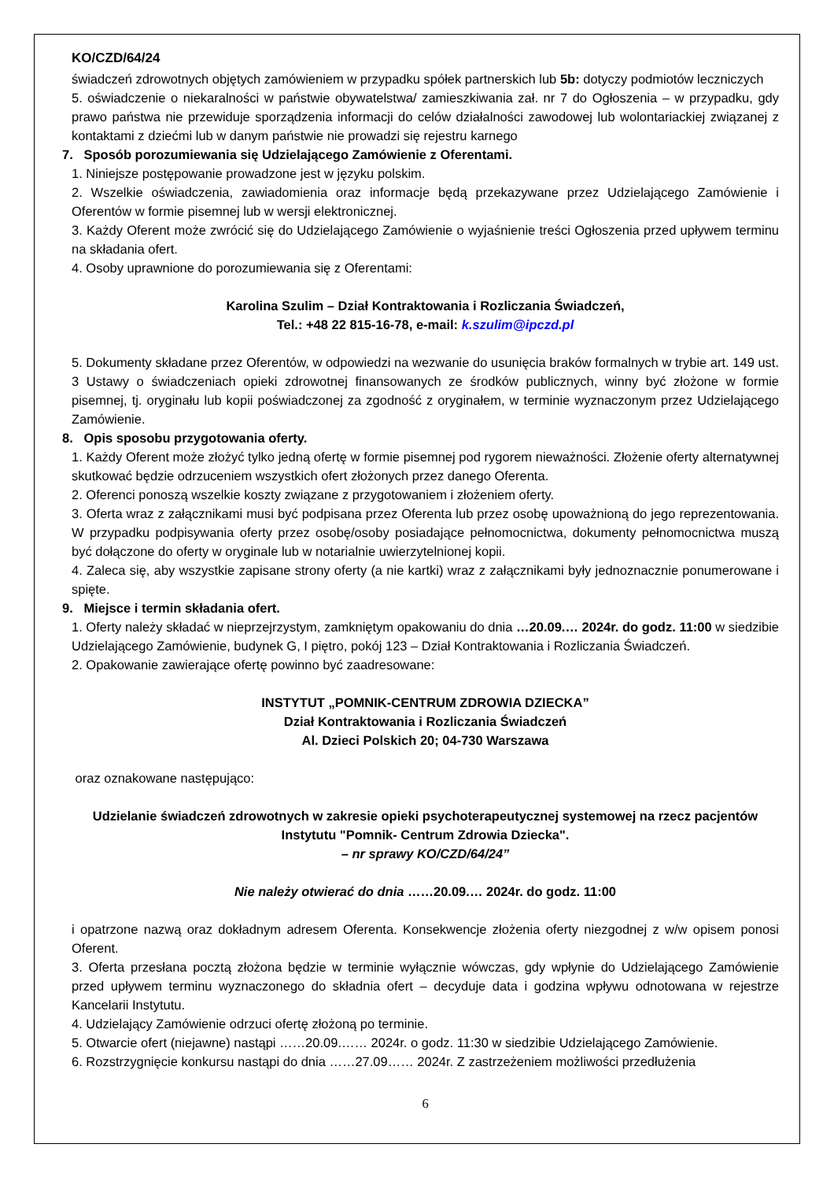KO/CZD/64/24
świadczeń zdrowotnych objętych zamówieniem w przypadku spółek partnerskich lub 5b: dotyczy podmiotów leczniczych
5. oświadczenie o niekaralności w państwie obywatelstwa/ zamieszkiwania zał. nr 7 do Ogłoszenia – w przypadku, gdy prawo państwa nie przewiduje sporządzenia informacji do celów działalności zawodowej lub wolontariackiej związanej z kontaktami z dziećmi lub w danym państwie nie prowadzi się rejestru karnego
7. Sposób porozumiewania się Udzielającego Zamówienie z Oferentami.
1. Niniejsze postępowanie prowadzone jest w języku polskim.
2. Wszelkie oświadczenia, zawiadomienia oraz informacje będą przekazywane przez Udzielającego Zamówienie i Oferentów w formie pisemnej lub w wersji elektronicznej.
3. Każdy Oferent może zwrócić się do Udzielającego Zamówienie o wyjaśnienie treści Ogłoszenia przed upływem terminu na składania ofert.
4. Osoby uprawnione do porozumiewania się z Oferentami:
Karolina Szulim – Dział Kontraktowania i Rozliczania Świadczeń,
Tel.: +48 22 815-16-78, e-mail: k.szulim@ipczd.pl
5. Dokumenty składane przez Oferentów, w odpowiedzi na wezwanie do usunięcia braków formalnych w trybie art. 149 ust. 3 Ustawy o świadczeniach opieki zdrowotnej finansowanych ze środków publicznych, winny być złożone w formie pisemnej, tj. oryginału lub kopii poświadczonej za zgodność z oryginałem, w terminie wyznaczonym przez Udzielającego Zamówienie.
8. Opis sposobu przygotowania oferty.
1. Każdy Oferent może złożyć tylko jedną ofertę w formie pisemnej pod rygorem nieważności. Złożenie oferty alternatywnej skutkować będzie odrzuceniem wszystkich ofert złożonych przez danego Oferenta.
2. Oferenci ponoszą wszelkie koszty związane z przygotowaniem i złożeniem oferty.
3. Oferta wraz z załącznikami musi być podpisana przez Oferenta lub przez osobę upoważnioną do jego reprezentowania. W przypadku podpisywania oferty przez osobę/osoby posiadające pełnomocnictwa, dokumenty pełnomocnictwa muszą być dołączone do oferty w oryginale lub w notarialnie uwierzytelnionej kopii.
4. Zaleca się, aby wszystkie zapisane strony oferty (a nie kartki) wraz z załącznikami były jednoznacznie ponumerowane i spięte.
9. Miejsce i termin składania ofert.
1. Oferty należy składać w nieprzejrzystym, zamkniętym opakowaniu do dnia …20.09.… 2024r. do godz. 11:00 w siedzibie Udzielającego Zamówienie, budynek G, I piętro, pokój 123 – Dział Kontraktowania i Rozliczania Świadczeń.
2. Opakowanie zawierające ofertę powinno być zaadresowane:
INSTYTUT „POMNIK-CENTRUM ZDROWIA DZIECKA”
Dział Kontraktowania i Rozliczania Świadczeń
Al. Dzieci Polskich 20; 04-730 Warszawa
oraz oznakowane następująco:
Udzielanie świadczeń zdrowotnych w zakresie opieki psychoterapeutycznej systemowej na rzecz pacjentów Instytutu "Pomnik- Centrum Zdrowia Dziecka".
– nr sprawy KO/CZD/64/24”
Nie należy otwierać do dnia ……20.09.… 2024r. do godz. 11:00
i opatrzone nazwą oraz dokładnym adresem Oferenta. Konsekwencje złożenia oferty niezgodnej z w/w opisem ponosi Oferent.
3. Oferta przesłana pocztą złożona będzie w terminie wyłącznie wówczas, gdy wpłynie do Udzielającego Zamówienie przed upływem terminu wyznaczonego do składnia ofert – decyduje data i godzina wpływu odnotowana w rejestrze Kancelarii Instytutu.
4. Udzielający Zamówienie odrzuci ofertę złożoną po terminie.
5. Otwarcie ofert (niejawne) nastąpi ……20.09.…… 2024r. o godz. 11:30 w siedzibie Udzielającego Zamówienie.
6. Rozstrzygnięcie konkursu nastąpi do dnia ……27.09…… 2024r. Z zastrzeżeniem możliwości przedłużenia
6